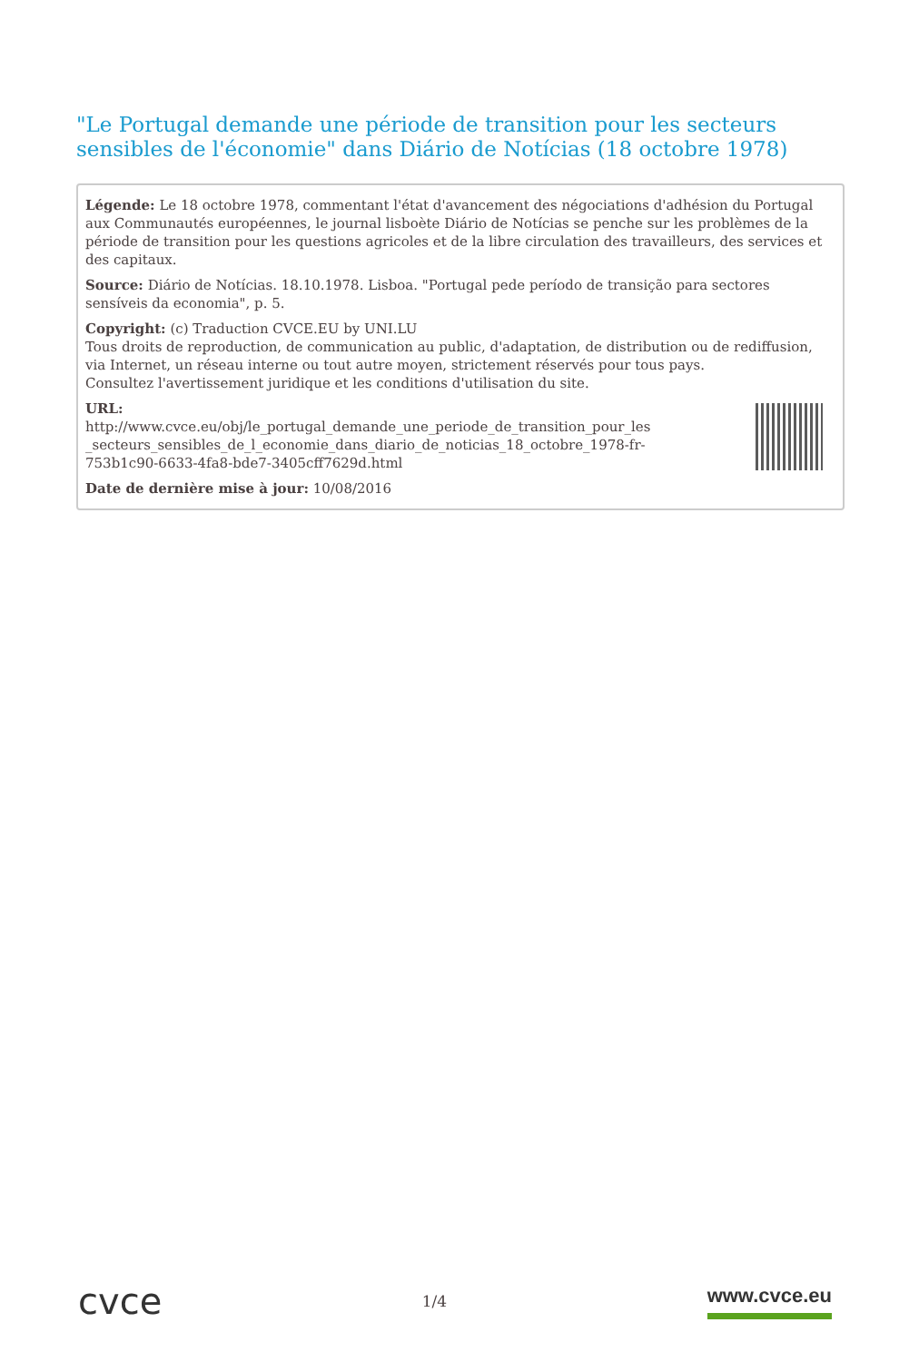"Le Portugal demande une période de transition pour les secteurs sensibles de l'économie" dans Diário de Notícias (18 octobre 1978)
Légende: Le 18 octobre 1978, commentant l'état d'avancement des négociations d'adhésion du Portugal aux Communautés européennes, le journal lisboète Diário de Notícias se penche sur les problèmes de la période de transition pour les questions agricoles et de la libre circulation des travailleurs, des services et des capitaux.
Source: Diário de Notícias. 18.10.1978. Lisboa. "Portugal pede período de transição para sectores sensíveis da economia", p. 5.
Copyright: (c) Traduction CVCE.EU by UNI.LU
Tous droits de reproduction, de communication au public, d'adaptation, de distribution ou de rediffusion, via Internet, un réseau interne ou tout autre moyen, strictement réservés pour tous pays.
Consultez l'avertissement juridique et les conditions d'utilisation du site.
URL:
http://www.cvce.eu/obj/le_portugal_demande_une_periode_de_transition_pour_les
_secteurs_sensibles_de_l_economie_dans_diario_de_noticias_18_octobre_1978-fr-
753b1c90-6633-4fa8-bde7-3405cff7629d.html
Date de dernière mise à jour: 10/08/2016
cvce
1/4
www.cvce.eu